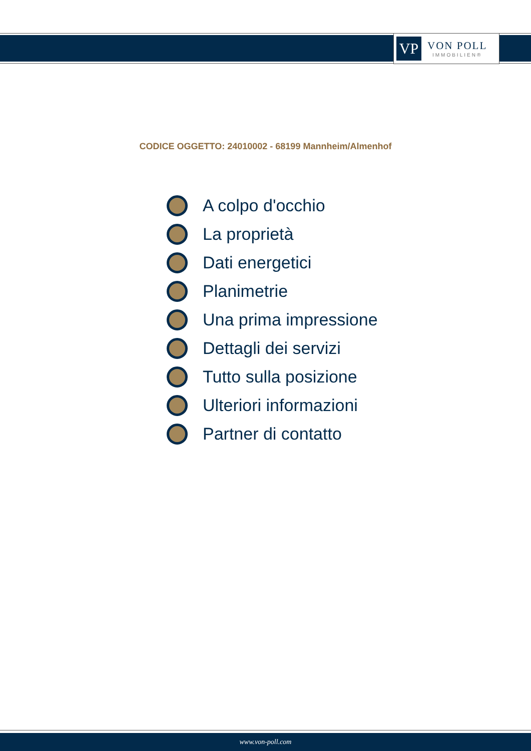VP
VON POLL
IMMOBILIEN®
CODICE OGGETTO: 24010002 - 68199 Mannheim/Almenhof
A colpo d'occhio
La proprietà
Dati energetici
Planimetrie
Una prima impressione
Dettagli dei servizi
Tutto sulla posizione
Ulteriori informazioni
Partner di contatto
www.von-poll.com